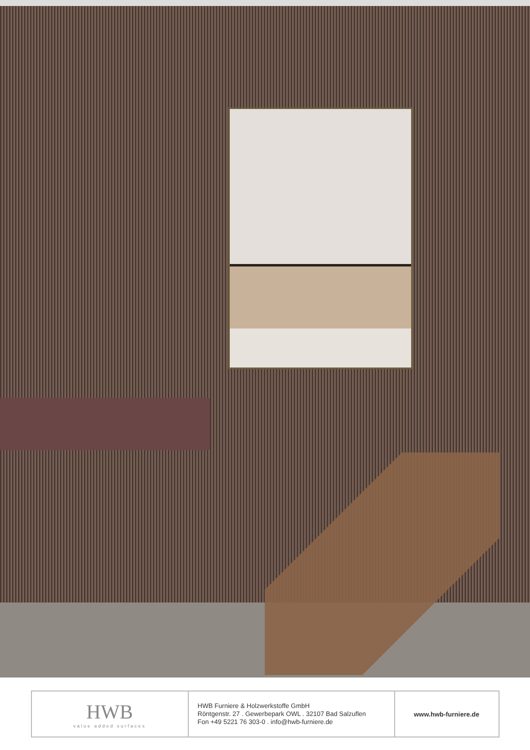| HWB value added surfaces | HWB Furniere & Holzwerkstoffe GmbH Röntgenstr. 27 . Gewerbepark OWL . 32107 Bad Salzuflen Fon +49 5221 76 303-0 . info@hwb-furniere.de | www.hwb-furniere.de |